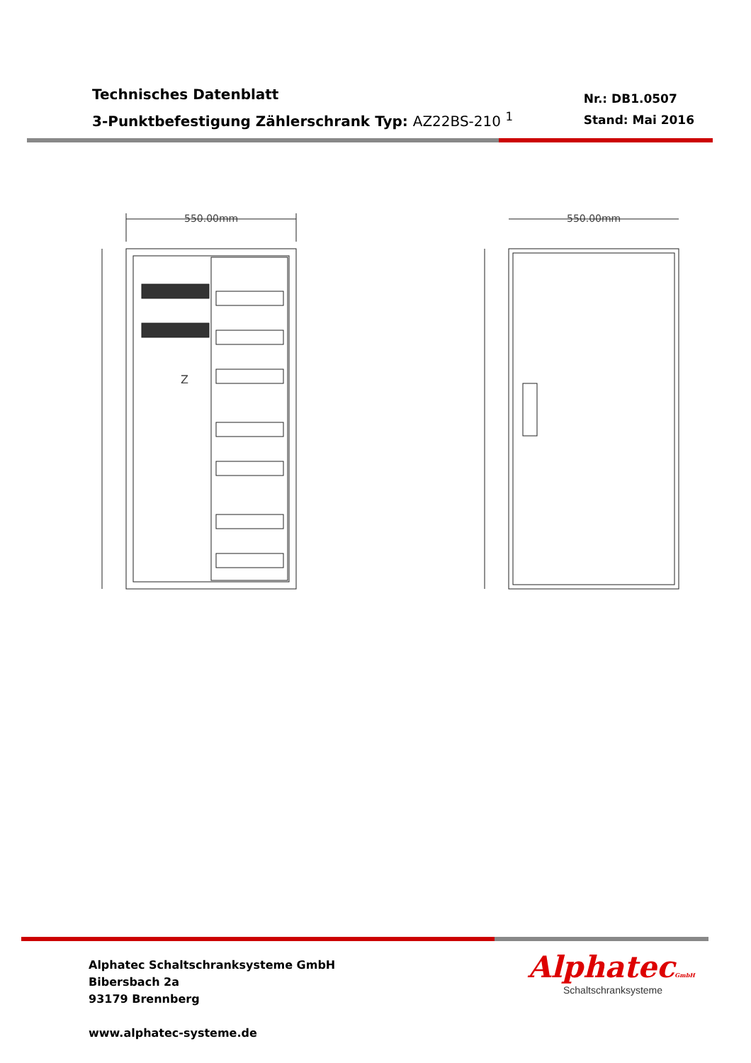Technisches Datenblatt
3-Punktbefestigung Zählerschrank Typ: AZ22BS-210 <sup>1</sup>
Nr.: DB1.0507
Stand: Mai 2016
550.00mm
Z
550.00mm
Alphatec Schaltschranksysteme GmbH
Bibersbach 2a
93179 Brennberg
www.alphatec-systeme.de
AlphatecGmbH
Schaltschranksysteme